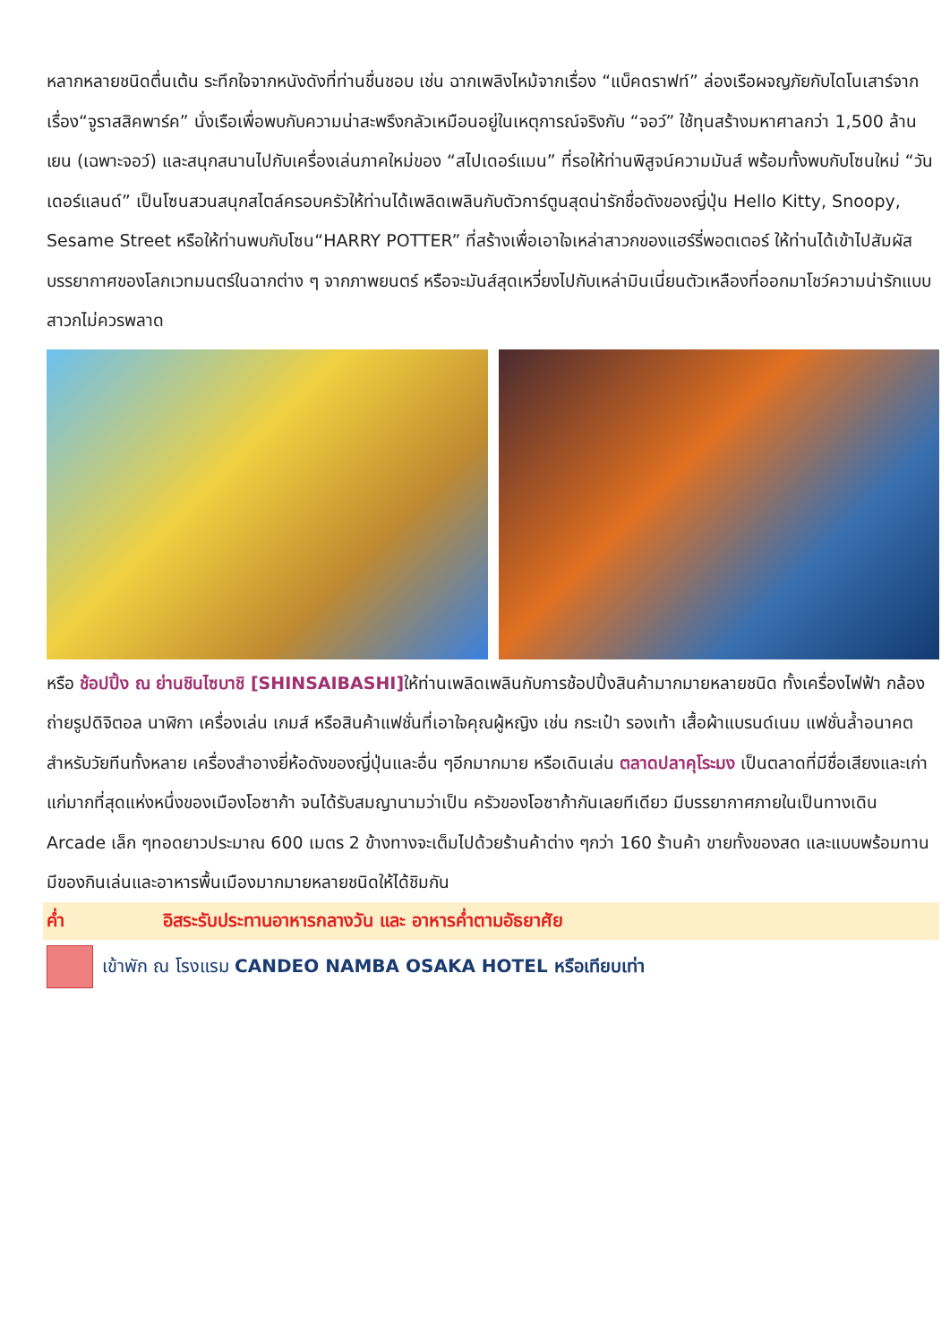หลากหลายชนิดตื่นเต้น ระทึกใจจากหนังดังที่ท่านชื่นชอบ เช่น ฉากเพลิงไหม้จากเรื่อง “แบ็คดราฟท์” ล่องเรือผจญภัยกับไดโนเสาร์จากเรื่อง“จูราสสิคพาร์ค” นั่งเรือเพื่อพบกับความน่าสะพรึงกลัวเหมือนอยู่ในเหตุการณ์จริงกับ “จอว์” ใช้ทุนสร้างมหาศาลกว่า 1,500 ล้านเยน (เฉพาะจอว์) และสนุกสนานไปกับเครื่องเล่นภาคใหม่ของ “สไปเดอร์แมน” ที่รอให้ท่านพิสูจน์ความมันส์ พร้อมทั้งพบกับโซนใหม่ “วันเดอร์แลนด์” เป็นโซนสวนสนุกสไตล์ครอบครัวให้ท่านได้เพลิดเพลินกับตัวการ์ตูนสุดน่ารักชื่อดังของญี่ปุ่น Hello Kitty, Snoopy, Sesame Street หรือให้ท่านพบกับโซน“HARRY POTTER” ที่สร้างเพื่อเอาใจเหล่าสาวกของแฮร์รี่พอตเตอร์ ให้ท่านได้เข้าไปสัมผัสบรรยากาศของโลกเวทมนตร์ในฉากต่าง ๆ จากภาพยนตร์ หรือจะมันส์สุดเหวี่ยงไปกับเหล่ามินเนี่ยนตัวเหลืองที่ออกมาโชว์ความน่ารักแบบสาวกไม่ควรพลาด
หรือ ช้อปปิ้ง ณ ย่านชินไซบาชิ [SHINSAIBASHI] ให้ท่านเพลิดเพลินกับการช้อปปิ้งสินค้ามากมายหลายชนิด ทั้งเครื่องไฟฟ้า กล้องถ่ายรูปดิจิตอล นาฬิกา เครื่องเล่น เกมส์ หรือสินค้าแฟชั่นที่เอาใจคุณผู้หญิง เช่น กระเป๋า รองเท้า เสื้อผ้าแบรนด์เนม แฟชั่นล้ำอนาคตสำหรับวัยทีนทั้งหลาย เครื่องสำอางยี่ห้อดังของญี่ปุ่นและอื่น ๆอีกมากมาย หรือเดินเล่น ตลาดปลาคุโระมง เป็นตลาดที่มีชื่อเสียงและเก่าแก่มากที่สุดแห่งหนึ่งของเมืองโอซาก้า จนได้รับสมญานามว่าเป็น ครัวของโอซาก้ากันเลยทีเดียว มีบรรยากาศภายในเป็นทางเดิน Arcade เล็ก ๆทอดยาวประมาณ 600 เมตร 2 ข้างทางจะเต็มไปด้วยร้านค้าต่าง ๆกว่า 160 ร้านค้า ขายทั้งของสด และแบบพร้อมทาน มีของกินเล่นและอาหารพื้นเมืองมากมายหลายชนิดให้ได้ชิมกัน
ค่ำ อิสระรับประทานอาหารกลางวัน และ อาหารค่ำตามอัธยาศัย
เข้าพัก ณ โรงแรม CANDEO NAMBA OSAKA HOTEL หรือเทียบเท่า